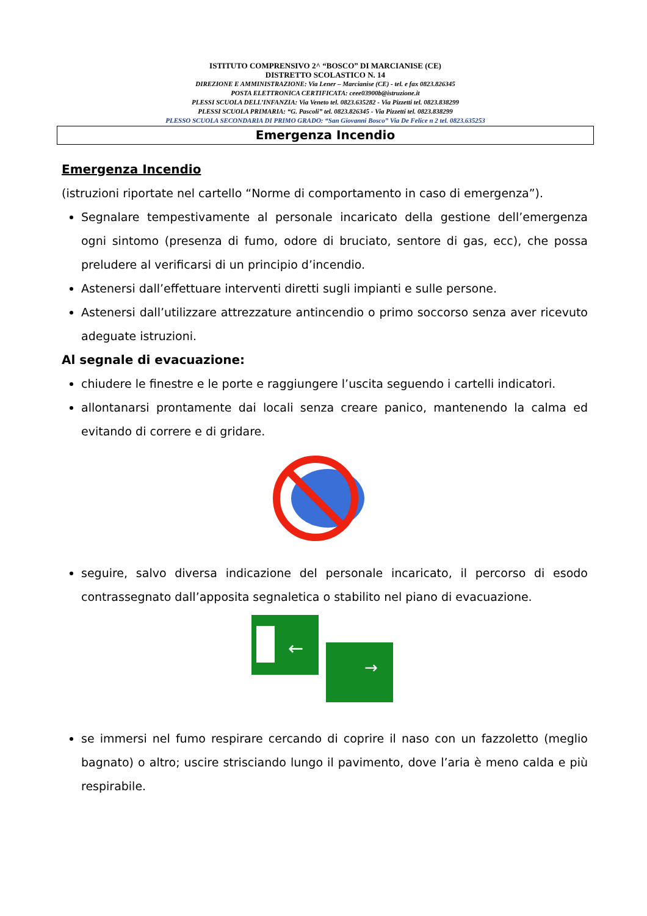ISTITUTO COMPRENSIVO 2^ “BOSCO” DI MARCIANISE (CE)
DISTRETTO SCOLASTICO N. 14
DIREZIONE E AMMINISTRAZIONE: Via Lener – Marcianise (CE) - tel. e fax 0823.826345
POSTA ELETTRONICA CERTIFICATA: ceee03900b@istruzione.it
PLESSI SCUOLA DELL’INFANZIA: Via Veneto tel. 0823.635282 - Via Pizzetti tel. 0823.838299
PLESSI SCUOLA PRIMARIA: “G. Pascoli” tel. 0823.826345 - Via Pizzetti tel. 0823.838299
PLESSO SCUOLA SECONDARIA DI PRIMO GRADO: “San Giovanni Bosco” Via De Felice n 2 tel. 0823.635253
Emergenza Incendio
Emergenza Incendio
(istruzioni riportate nel cartello “Norme di comportamento in caso di emergenza”).
Segnalare tempestivamente al personale incaricato della gestione dell’emergenza ogni sintomo (presenza di fumo, odore di bruciato, sentore di gas, ecc), che possa preludere al verificarsi di un principio d’incendio.
Astenersi dall’effettuare interventi diretti sugli impianti e sulle persone.
Astenersi dall’utilizzare attrezzature antincendio o primo soccorso senza aver ricevuto adeguate istruzioni.
Al segnale di evacuazione:
chiudere le finestre e le porte e raggiungere l’uscita seguendo i cartelli indicatori.
allontanarsi prontamente dai locali senza creare panico, mantenendo la calma ed evitando di correre e di gridare.
seguire, salvo diversa indicazione del personale incaricato, il percorso di esodo contrassegnato dall’apposita segnaletica o stabilito nel piano di evacuazione.
←
→
se immersi nel fumo respirare cercando di coprire il naso con un fazzoletto (meglio bagnato) o altro; uscire strisciando lungo il pavimento, dove l’aria è meno calda e più respirabile.